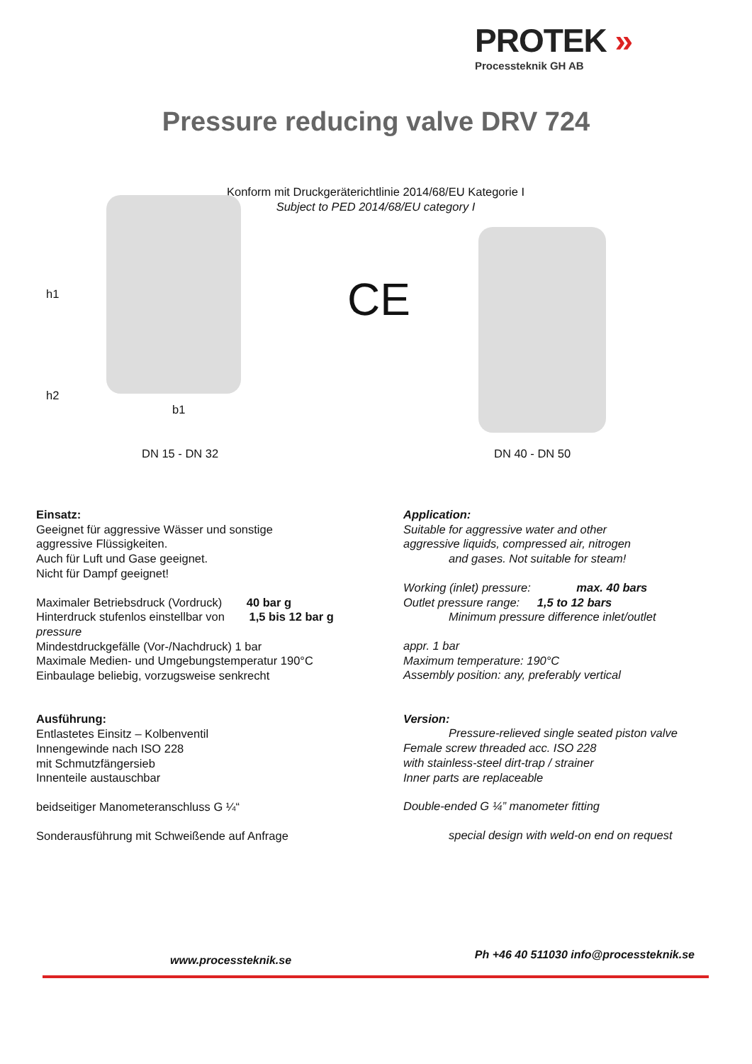PROTEK »
Processteknik GH AB
Pressure reducing valve DRV 724
Konform mit Druckgeräterichtlinie 2014/68/EU Kategorie I
Subject to PED 2014/68/EU category I
h1
h2
b1
CE
DN 15 - DN 32 DN 40 - DN 50
Einsatz:
Geeignet für aggressive Wässer und sonstige
aggressive Flüssigkeiten.
Auch für Luft und Gase geeignet.
Nicht für Dampf geeignet!
Maximaler Betriebsdruck (Vordruck) 40 bar g
Hinterdruck stufenlos einstellbar von 1,5 bis 12 bar g
pressure
Mindestdruckgefälle (Vor-/Nachdruck) 1 bar
Maximale Medien- und Umgebungstemperatur 190°C
Einbaulage beliebig, vorzugsweise senkrecht
Ausführung:
Entlastetes Einsitz – Kolbenventil
Innengewinde nach ISO 228
mit Schmutzfängersieb
Innenteile austauschbar
beidseitiger Manometeranschluss G ¼“
Sonderausführung mit Schweißende auf Anfrage
Application:
Suitable for aggressive water and other
aggressive liquids, compressed air, nitrogen
and gases. Not suitable for steam!
Working (inlet) pressure: max. 40 bars
Outlet pressure range: 1,5 to 12 bars
Minimum pressure difference inlet/outlet
appr. 1 bar
Maximum temperature: 190°C
Assembly position: any, preferably vertical
Version:
Pressure-relieved single seated piston valve
Female screw threaded acc. ISO 228
with stainless-steel dirt-trap / strainer
Inner parts are replaceable
Double-ended G ¼” manometer fitting
special design with weld-on end on request
www.processteknik.se Ph +46 40 511030 info@processteknik.se